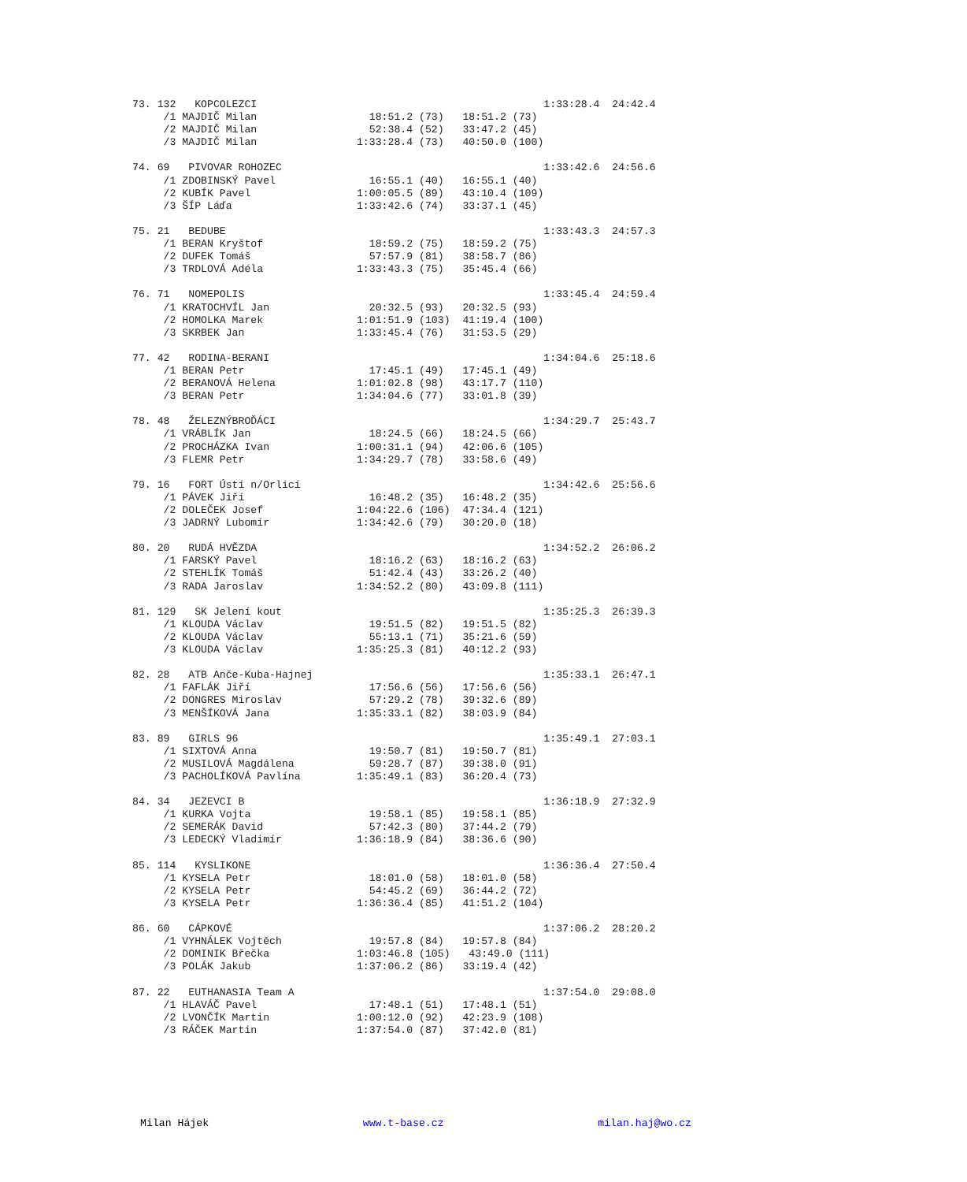73. 132   KOPCOLEZCI                                              1:33:28.4  24:42.4
     /1 MAJDIČ Milan                  18:51.2 (73)   18:51.2 (73)
     /2 MAJDIČ Milan                  52:38.4 (52)   33:47.2 (45)
     /3 MAJDIČ Milan                1:33:28.4 (73)   40:50.0 (100)

74. 69   PIVOVAR ROHOZEC                                          1:33:42.6  24:56.6
     /1 ZDOBINSKÝ Pavel               16:55.1 (40)   16:55.1 (40)
     /2 KUBÍK Pavel                 1:00:05.5 (89)   43:10.4 (109)
     /3 ŠÍP Láďa                    1:33:42.6 (74)   33:37.1 (45)

75. 21   BEDUBE                                                   1:33:43.3  24:57.3
     /1 BERAN Kryštof                 18:59.2 (75)   18:59.2 (75)
     /2 DUFEK Tomáš                   57:57.9 (81)   38:58.7 (86)
     /3 TRDLOVÁ Adéla               1:33:43.3 (75)   35:45.4 (66)

76. 71   NOMEPOLIS                                                1:33:45.4  24:59.4
     /1 KRATOCHVÍL Jan                20:32.5 (93)   20:32.5 (93)
     /2 HOMOLKA Marek               1:01:51.9 (103)  41:19.4 (100)
     /3 SKRBEK Jan                  1:33:45.4 (76)   31:53.5 (29)

77. 42   RODINA-BERANI                                            1:34:04.6  25:18.6
     /1 BERAN Petr                    17:45.1 (49)   17:45.1 (49)
     /2 BERANOVÁ Helena             1:01:02.8 (98)   43:17.7 (110)
     /3 BERAN Petr                  1:34:04.6 (77)   33:01.8 (39)

78. 48   ŽELEZNÝBROĎÁCI                                           1:34:29.7  25:43.7
     /1 VRÁBLÍK Jan                   18:24.5 (66)   18:24.5 (66)
     /2 PROCHÁZKA Ivan              1:00:31.1 (94)   42:06.6 (105)
     /3 FLEMR Petr                  1:34:29.7 (78)   33:58.6 (49)

79. 16   FORT Ústí n/Orlicí                                       1:34:42.6  25:56.6
     /1 PÁVEK Jiří                    16:48.2 (35)   16:48.2 (35)
     /2 DOLEČEK Josef               1:04:22.6 (106)  47:34.4 (121)
     /3 JADRNÝ Lubomír              1:34:42.6 (79)   30:20.0 (18)

80. 20   RUDÁ HVĚZDA                                              1:34:52.2  26:06.2
     /1 FARSKÝ Pavel                  18:16.2 (63)   18:16.2 (63)
     /2 STEHLÍK Tomáš                 51:42.4 (43)   33:26.2 (40)
     /3 RADA Jaroslav               1:34:52.2 (80)   43:09.8 (111)

81. 129   SK Jelení kout                                          1:35:25.3  26:39.3
     /1 KLOUDA Václav                 19:51.5 (82)   19:51.5 (82)
     /2 KLOUDA Václav                 55:13.1 (71)   35:21.6 (59)
     /3 KLOUDA Václav               1:35:25.3 (81)   40:12.2 (93)

82. 28   ATB Anče-Kuba-Hajnej                                     1:35:33.1  26:47.1
     /1 FAFLÁK Jiří                   17:56.6 (56)   17:56.6 (56)
     /2 DONGRES Miroslav              57:29.2 (78)   39:32.6 (89)
     /3 MENŠÍKOVÁ Jana              1:35:33.1 (82)   38:03.9 (84)

83. 89   GIRLS 96                                                 1:35:49.1  27:03.1
     /1 SIXTOVÁ Anna                  19:50.7 (81)   19:50.7 (81)
     /2 MUSILOVÁ Magdálena            59:28.7 (87)   39:38.0 (91)
     /3 PACHOLÍKOVÁ Pavlína         1:35:49.1 (83)   36:20.4 (73)

84. 34   JEZEVCI B                                                1:36:18.9  27:32.9
     /1 KURKA Vojta                   19:58.1 (85)   19:58.1 (85)
     /2 SEMERÁK David                 57:42.3 (80)   37:44.2 (79)
     /3 LEDECKÝ Vladimír            1:36:18.9 (84)   38:36.6 (90)

85. 114   KYSLIKONE                                               1:36:36.4  27:50.4
     /1 KYSELA Petr                   18:01.0 (58)   18:01.0 (58)
     /2 KYSELA Petr                   54:45.2 (69)   36:44.2 (72)
     /3 KYSELA Petr                 1:36:36.4 (85)   41:51.2 (104)

86. 60   CÁPKOVÉ                                                  1:37:06.2  28:20.2
     /1 VYHNÁLEK Vojtěch              19:57.8 (84)   19:57.8 (84)
     /2 DOMINIK Břečka              1:03:46.8 (105)   43:49.0 (111)
     /3 POLÁK Jakub                 1:37:06.2 (86)   33:19.4 (42)

87. 22   EUTHANASIA Team A                                        1:37:54.0  29:08.0
     /1 HLAVÁČ Pavel                  17:48.1 (51)   17:48.1 (51)
     /2 LVONČÍK Martin              1:00:12.0 (92)   42:23.9 (108)
     /3 RÁČEK Martin                1:37:54.0 (87)   37:42.0 (81)
Milan Hájek www.t-base.cz milan.haj@wo.cz